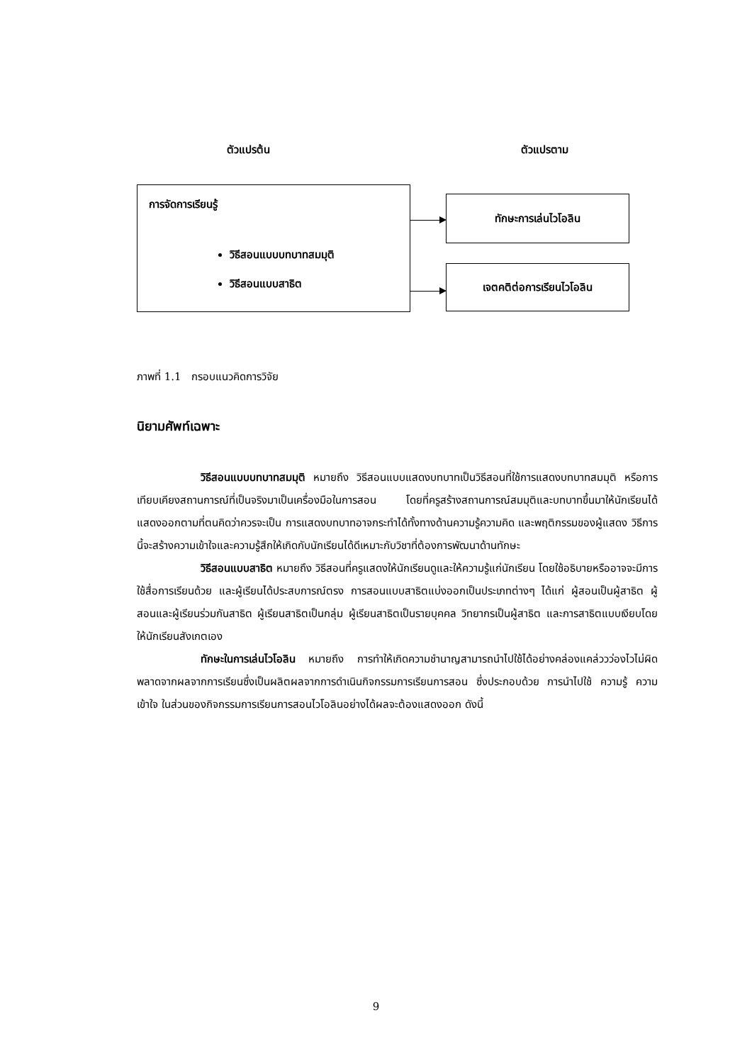ตัวแปรต้น ตัวแปรตาม
การจัดการเรียนรู้
วิธีสอนแบบบทบาทสมมุติ
วิธีสอนแบบสาธิต
ทักษะการเล่นไวโอลิน
เจตคติต่อการเรียนไวโอลิน
ภาพที่ 1.1 กรอบแนวคิดการวิจัย
นิยามศัพท์เฉพาะ
วิธีสอนแบบบทบาทสมมุติ หมายถึง วิธีสอนแบบแสดงบทบาทเป็นวิธีสอนที่ใช้การแสดงบทบาทสมมุติ หรือการเทียบเคียงสถานการณ์ที่เป็นจริงมาเป็นเครื่องมือในการสอน โดยที่ครูสร้างสถานการณ์สมมุติและบทบาทขึ้นมาให้นักเรียนได้แสดงออกตามที่ตนคิดว่าควรจะเป็น การแสดงบทบาทอาจกระทำได้ทั้งทางด้านความรู้ความคิด และพฤติกรรมของผู้แสดง วิธีการนี้จะสร้างความเข้าใจและความรู้สึกให้เกิดกับนักเรียนได้ดีเหมาะกับวิชาที่ต้องการพัฒนาด้านทักษะ
วิธีสอนแบบสาธิต หมายถึง วิธีสอนที่ครูแสดงให้นักเรียนดูและให้ความรู้แก่นักเรียน โดยใช้อธิบายหรืออาจจะมีการใช้สื่อการเรียนด้วย และผู้เรียนได้ประสบการณ์ตรง การสอนแบบสาธิตแบ่งออกเป็นประเภทต่างๆ ได้แก่ ผู้สอนเป็นผู้สาธิต ผู้สอนและผู้เรียนร่วมกันสาธิต ผู้เรียนสาธิตเป็นกลุ่ม ผู้เรียนสาธิตเป็นรายบุคคล วิทยากรเป็นผู้สาธิต และการสาธิตแบบเงียบโดยให้นักเรียนสังเกตเอง
ทักษะในการเล่นไวโอลิน หมายถึง การทำให้เกิดความชำนาญสามารถนำไปใช้ได้อย่างคล่องแคล่ววว่องไวไม่ผิดพลาดจากผลจากการเรียนซึ่งเป็นผลิตผลจากการดำเนินกิจกรรมการเรียนการสอน ซึ่งประกอบด้วย การนำไปใช้ ความรู้ ความเข้าใจ ในส่วนของกิจกรรมการเรียนการสอนไวโอลินอย่างได้ผลจะต้องแสดงออก ดังนี้
9